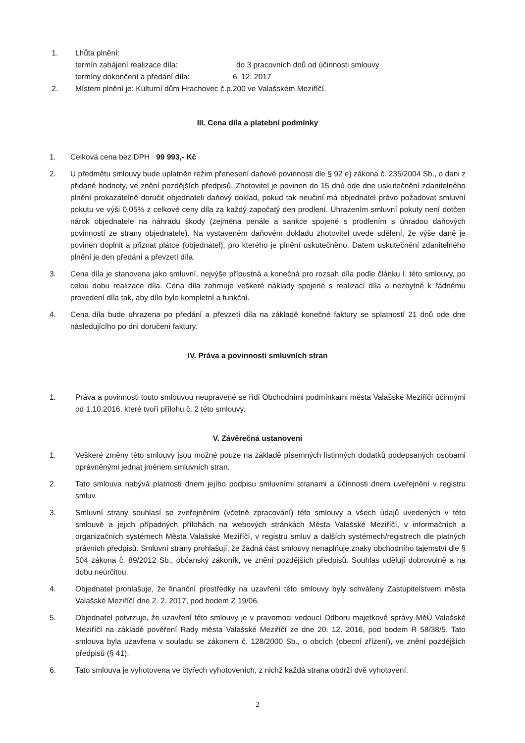1. Lhůta plnění:
termín zahájení realizace díla: do 3 pracovních dnů od účinnosti smlouvy
termíny dokončení a předání díla: 6. 12. 2017
2. Místem plnění je: Kulturní dům Hrachovec č.p.200 ve Valašském Meziříčí.
III. Cena díla a platební podmínky
1. Celková cena bez DPH 99 993,- Kč
2. U předmětu smlouvy bude uplatněn režim přenesení daňové povinnosti dle § 92 e) zákona č. 235/2004 Sb., o dani z přidané hodnoty, ve znění pozdějších předpisů. Zhotovitel je povinen do 15 dnů ode dne uskutečnění zdanitelného plnění prokazatelně doručit objednateli daňový doklad, pokud tak neučiní má objednatel právo požadovat smluvní pokutu ve výši 0,05% z celkové ceny díla za každý započatý den prodlení. Uhrazením smluvní pokuty není dotčen nárok objednatele na náhradu škody (zejména penále a sankce spojené s prodlením s úhradou daňových povinností ze strany objednatele). Na vystaveném daňovém dokladu zhotovitel uvede sdělení, že výše daně je povinen doplnit a přiznat plátce (objednatel), pro kterého je plnění uskutečněno. Datem uskutečnění zdanitelného plnění je den předání a převzetí díla.
3. Cena díla je stanovena jako smluvní, nejvýše přípustná a konečná pro rozsah díla podle článku I. této smlouvy, po celou dobu realizace díla. Cena díla zahrnuje veškeré náklady spojené s realizací díla a nezbytné k řádnému provedení díla tak, aby dílo bylo kompletní a funkční.
4. Cena díla bude uhrazena po předání a převzetí díla na základě konečné faktury se splatností 21 dnů ode dne následujícího po dni doručení faktury.
IV. Práva a povinnosti smluvních stran
1. Práva a povinnosti touto smlouvou neupravené se řídí Obchodními podmínkami města Valašské Meziříčí účinnými od 1.10.2016, které tvoří přílohu č. 2 této smlouvy.
V. Závěrečná ustanovení
1. Veškeré změny této smlouvy jsou možné pouze na základě písemných listinných dodatků podepsaných osobami oprávněnými jednat jménem smluvních stran.
2. Tato smlouva nabývá platnosti dnem jejího podpisu smluvními stranami a účinnosti dnem uveřejnění v registru smluv.
3. Smluvní strany souhlasí se zveřejněním (včetně zpracování) této smlouvy a všech údajů uvedených v této smlouvě a jejich případných přílohách na webových stránkách Města Valašské Meziříčí, v informačních a organizačních systémech Města Valašské Meziříčí, v registru smluv a dalších systémech/registrech dle platných právních předpisů. Smluvní strany prohlašují, že žádná část smlouvy nenaplňuje znaky obchodního tajemství dle § 504 zákona č. 89/2012 Sb., občanský zákoník, ve znění pozdějších předpisů. Souhlas udělují dobrovolně a na dobu neurčitou.
4. Objednatel prohlašuje, že finanční prostředky na uzavření této smlouvy byly schváleny Zastupitelstvem města Valašské Meziříčí dne 2. 2. 2017, pod bodem Z 19/06.
5. Objednatel potvrzuje, že uzavření této smlouvy je v pravomoci vedoucí Odboru majetkové správy MěÚ Valašské Meziříčí na základě pověření Rady města Valašské Meziříčí ze dne 20. 12. 2016, pod bodem R 58/38/5. Tato smlouva byla uzavřena v souladu se zákonem č. 128/2000 Sb., o obcích (obecní zřízení), ve znění pozdějších předpisů (§ 41).
6. Tato smlouva je vyhotovena ve čtyřech vyhotoveních, z nichž každá strana obdrží dvě vyhotovení.
2